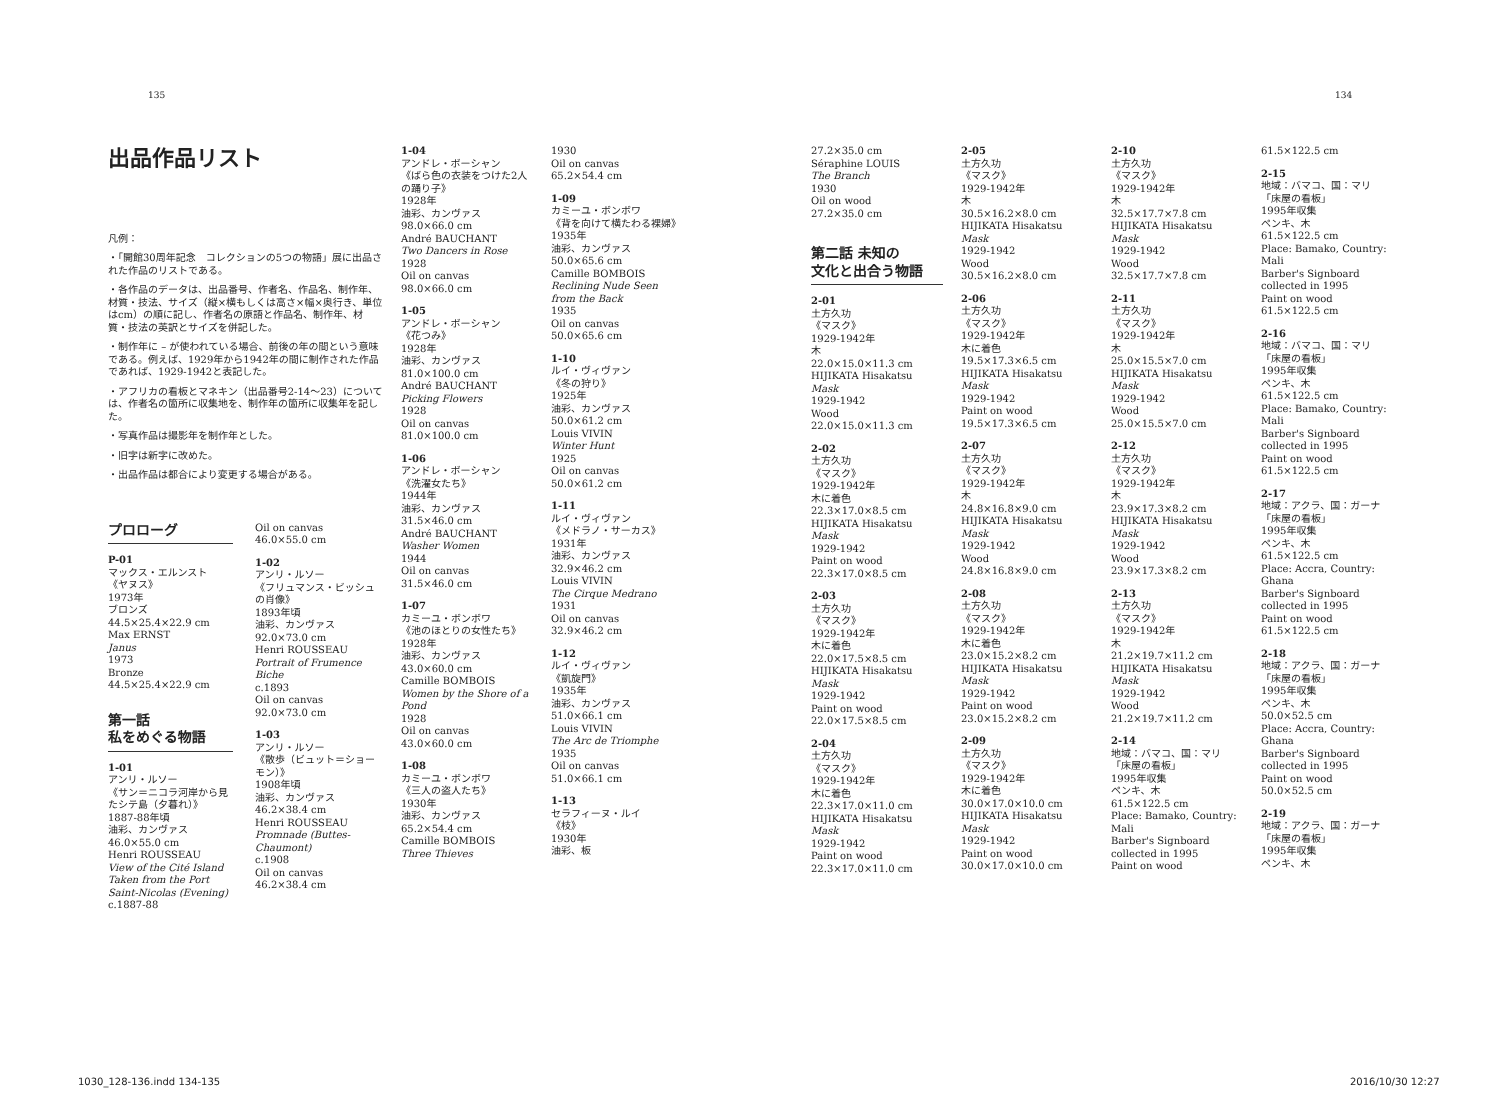135 134
出品作品リスト
凡例：
・「開館30周年記念　コレクションの5つの物語」展に出品された作品のリストである。
・各作品のデータは、出品番号、作者名、作品名、制作年、材質・技法、サイズ（縦×横もしくは高さ×幅×奥行き、単位はcm）の順に記し、作者名の原語と作品名、制作年、材質・技法の英訳とサイズを併記した。
・制作年に – が使われている場合、前後の年の間という意味である。例えば、1929年から1942年の間に制作された作品であれば、1929-1942と表記した。
・アフリカの看板とマネキン（出品番号2-14～23）については、作者名の箇所に収集地を、制作年の箇所に収集年を記した。
・写真作品は撮影年を制作年とした。
・旧字は新字に改めた。
・出品作品は都合により変更する場合がある。
プロローグ
P-01
マックス・エルンスト
《ヤヌス》
1973年
ブロンズ
44.5×25.4×22.9 cm
Max ERNST
Janus
1973
Bronze
44.5×25.4×22.9 cm
第一話
私をめぐる物語
1-01
アンリ・ルソー
《サン＝ニコラ河岸から見たシテ島（夕暮れ）》
1887-88年頃
油彩、カンヴァス
46.0×55.0 cm
Henri ROUSSEAU
View of the Cité Island Taken from the Port Saint-Nicolas (Evening)
c.1887-88
Oil on canvas
46.0×55.0 cm
1-02
アンリ・ルソー
《フリュマンス・ビッシュの肖像》
1893年頃
油彩、カンヴァス
92.0×73.0 cm
Henri ROUSSEAU
Portrait of Frumence Biche
c.1893
Oil on canvas
92.0×73.0 cm
1-03
アンリ・ルソー
《散歩（ビュット＝ショーモン）》
1908年頃
油彩、カンヴァス
46.2×38.4 cm
Henri ROUSSEAU
Promnade (Buttes-Chaumont)
c.1908
Oil on canvas
46.2×38.4 cm
1-04
アンドレ・ボーシャン
《ばら色の衣装をつけた2人の踊り子》
1928年
油彩、カンヴァス
98.0×66.0 cm
André BAUCHANT
Two Dancers in Rose
1928
Oil on canvas
98.0×66.0 cm
1-05
アンドレ・ボーシャン
《花つみ》
1928年
油彩、カンヴァス
81.0×100.0 cm
André BAUCHANT
Picking Flowers
1928
Oil on canvas
81.0×100.0 cm
1-06
アンドレ・ボーシャン
《洗濯女たち》
1944年
油彩、カンヴァス
31.5×46.0 cm
André BAUCHANT
Washer Women
1944
Oil on canvas
31.5×46.0 cm
1-07
カミーユ・ボンボワ
《池のほとりの女性たち》
1928年
油彩、カンヴァス
43.0×60.0 cm
Camille BOMBOIS
Women by the Shore of a Pond
1928
Oil on canvas
43.0×60.0 cm
1-08
カミーユ・ボンボワ
《三人の盗人たち》
1930年
油彩、カンヴァス
65.2×54.4 cm
Camille BOMBOIS
Three Thieves
1930
Oil on canvas
65.2×54.4 cm
1-09
カミーユ・ボンボワ
《背を向けて横たわる裸婦》
1935年
油彩、カンヴァス
50.0×65.6 cm
Camille BOMBOIS
Reclining Nude Seen from the Back
1935
Oil on canvas
50.0×65.6 cm
1-10
ルイ・ヴィヴァン
《冬の狩り》
1925年
油彩、カンヴァス
50.0×61.2 cm
Louis VIVIN
Winter Hunt
1925
Oil on canvas
50.0×61.2 cm
1-11
ルイ・ヴィヴァン
《メドラノ・サーカス》
1931年
油彩、カンヴァス
32.9×46.2 cm
Louis VIVIN
The Cirque Medrano
1931
Oil on canvas
32.9×46.2 cm
1-12
ルイ・ヴィヴァン
《凱旋門》
1935年
油彩、カンヴァス
51.0×66.1 cm
Louis VIVIN
The Arc de Triomphe
1935
Oil on canvas
51.0×66.1 cm
1-13
セラフィーヌ・ルイ
《枝》
1930年
油彩、板
27.2×35.0 cm
Séraphine LOUIS
The Branch
1930
Oil on wood
27.2×35.0 cm
第二話 未知の
文化と出合う物語
2-01
土方久功
《マスク》
1929-1942年
木
22.0×15.0×11.3 cm
HIJIKATA Hisakatsu
Mask
1929-1942
Wood
22.0×15.0×11.3 cm
2-02
土方久功
《マスク》
1929-1942年
木に着色
22.3×17.0×8.5 cm
HIJIKATA Hisakatsu
Mask
1929-1942
Paint on wood
22.3×17.0×8.5 cm
2-03
土方久功
《マスク》
1929-1942年
木に着色
22.0×17.5×8.5 cm
HIJIKATA Hisakatsu
Mask
1929-1942
Paint on wood
22.0×17.5×8.5 cm
2-04
土方久功
《マスク》
1929-1942年
木に着色
22.3×17.0×11.0 cm
HIJIKATA Hisakatsu
Mask
1929-1942
Paint on wood
22.3×17.0×11.0 cm
2-05
土方久功
《マスク》
1929-1942年
木
30.5×16.2×8.0 cm
HIJIKATA Hisakatsu
Mask
1929-1942
Wood
30.5×16.2×8.0 cm
2-06
土方久功
《マスク》
1929-1942年
木に着色
19.5×17.3×6.5 cm
HIJIKATA Hisakatsu
Mask
1929-1942
Paint on wood
19.5×17.3×6.5 cm
2-07
土方久功
《マスク》
1929-1942年
木
24.8×16.8×9.0 cm
HIJIKATA Hisakatsu
Mask
1929-1942
Wood
24.8×16.8×9.0 cm
2-08
土方久功
《マスク》
1929-1942年
木に着色
23.0×15.2×8.2 cm
HIJIKATA Hisakatsu
Mask
1929-1942
Paint on wood
23.0×15.2×8.2 cm
2-09
土方久功
《マスク》
1929-1942年
木に着色
30.0×17.0×10.0 cm
HIJIKATA Hisakatsu
Mask
1929-1942
Paint on wood
30.0×17.0×10.0 cm
2-10
土方久功
《マスク》
1929-1942年
木
32.5×17.7×7.8 cm
HIJIKATA Hisakatsu
Mask
1929-1942
Wood
32.5×17.7×7.8 cm
2-11
土方久功
《マスク》
1929-1942年
木
25.0×15.5×7.0 cm
HIJIKATA Hisakatsu
Mask
1929-1942
Wood
25.0×15.5×7.0 cm
2-12
土方久功
《マスク》
1929-1942年
木
23.9×17.3×8.2 cm
HIJIKATA Hisakatsu
Mask
1929-1942
Wood
23.9×17.3×8.2 cm
2-13
土方久功
《マスク》
1929-1942年
木
21.2×19.7×11.2 cm
HIJIKATA Hisakatsu
Mask
1929-1942
Wood
21.2×19.7×11.2 cm
2-14
地域：バマコ、国：マリ
「床屋の看板」
1995年収集
ペンキ、木
61.5×122.5 cm
Place: Bamako, Country: Mali
Barber's Signboard
collected in 1995
Paint on wood
61.5×122.5 cm
2-15
地域：バマコ、国：マリ
「床屋の看板」
1995年収集
ペンキ、木
61.5×122.5 cm
Place: Bamako, Country: Mali
Barber's Signboard
collected in 1995
Paint on wood
61.5×122.5 cm
2-16
地域：バマコ、国：マリ
「床屋の看板」
1995年収集
ペンキ、木
61.5×122.5 cm
Place: Bamako, Country: Mali
Barber's Signboard
collected in 1995
Paint on wood
61.5×122.5 cm
2-17
地域：アクラ、国：ガーナ
「床屋の看板」
1995年収集
ペンキ、木
61.5×122.5 cm
Place: Accra, Country: Ghana
Barber's Signboard
collected in 1995
Paint on wood
61.5×122.5 cm
2-18
地域：アクラ、国：ガーナ
「床屋の看板」
1995年収集
ペンキ、木
50.0×52.5 cm
Place: Accra, Country: Ghana
Barber's Signboard
collected in 1995
Paint on wood
50.0×52.5 cm
2-19
地域：アクラ、国：ガーナ
「床屋の看板」
1995年収集
ペンキ、木
1030_128-136.indd 134-135 2016/10/30 12:27